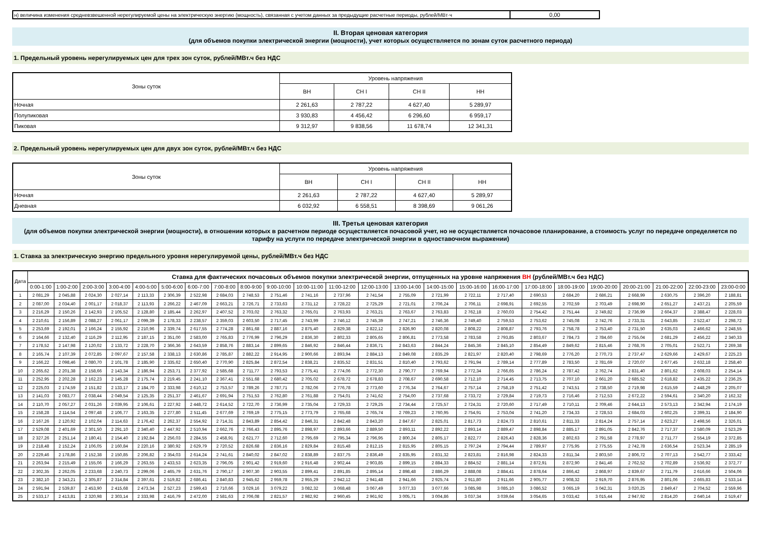| н) величина изменения средневзвешенной нерегулируемой цены на электрическую энергию (мощность), связанная с учетом данных за предыдущие расчетные периоды, рублей/МВт·ч | 0,00 |
II. Вторая ценовая категория
(для объемов покупки электрической энергии (мощности), учет которых осуществляется по зонам суток расчетного периода)
1. Предельный уровень нерегулируемых цен для трех зон суток, рублей/МВт.ч без НДС
| Зоны суток | Уровень напряжения | | | |
| --- | --- | --- | --- | --- |
| | ВН | СН I | СН II | НН |
| Ночная | 2 261,63 | 2 787,22 | 4 627,40 | 5 289,97 |
| Полупиковая | 3 930,83 | 4 456,42 | 6 296,60 | 6 959,17 |
| Пиковая | 9 312,97 | 9 838,56 | 11 678,74 | 12 341,31 |
2. Предельный уровень нерегулируемых цен для двух зон суток, рублей/МВт.ч без НДС
| Зоны суток | Уровень напряжения | | | |
| --- | --- | --- | --- | --- |
| | ВН | СН I | СН II | НН |
| Ночная | 2 261,63 | 2 787,22 | 4 627,40 | 5 289,97 |
| Дневная | 6 032,92 | 6 558,51 | 8 398,69 | 9 061,26 |
III. Третья ценовая категория
(для объемов покупки электрической энергии (мощности), в отношении которых в расчетном периоде осуществляется почасовой учет, но не осуществляется почасовое планирование, а стоимость услуг по передаче определяется по тарифу на услуги по передаче электрической энергии в одноставочном выражении)
1. Ставка за электрическую энергию предельного уровня нерегулируемой цены, рублей/МВт.ч без НДС
| Дата | Ставка для фактических почасовых объемов покупки электрической энергии, отпущенных на уровне напряжения ВН (рублей/МВт.ч без НДС) | | | | | | | | | | | | | | | | | | | | | | | |
| --- | --- | --- | --- | --- | --- | --- | --- | --- | --- | --- | --- | --- | --- | --- | --- | --- | --- | --- | --- | --- | --- | --- | --- | --- |
| | 0:00-1:00 | 1:00-2:00 | 2:00-3:00 | 3:00-4:00 | 4:00-5:00 | 5:00-6:00 | 6:00-7:00 | 7:00-8:00 | 8:00-9:00 | 9:00-10:00 | 10:00-11:00 | 11:00-12:00 | 12:00-13:00 | 13:00-14:00 | 14:00-15:00 | 15:00-16:00 | 16:00-17:00 | 17:00-18:00 | 18:00-19:00 | 19:00-20:00 | 20:00-21:00 | 21:00-22:00 | 22:00-23:00 | 23:00-0:00 |
| 1 | 2 081,29 | 2 045,88 | 2 024,30 | 2 027,14 | 2 113,33 | 2 306,39 | 2 522,98 | 2 684,03 | 2 748,53 | 2 751,46 | 2 741,16 | 2 737,96 | 2 741,54 | 2 755,09 | 2 721,99 | 2 722,11 | 2 717,40 | 2 690,53 | 2 684,20 | 2 686,21 | 2 668,99 | 2 630,75 | 2 396,20 | 2 188,81 |
| 2 | 2 087,00 | 2 034,40 | 2 001,17 | 2 018,37 | 2 113,93 | 2 266,22 | 2 467,09 | 2 663,21 | 2 726,71 | 2 733,63 | 2 731,12 | 2 728,22 | 2 725,29 | 2 721,01 | 2 706,24 | 2 706,11 | 2 698,91 | 2 692,55 | 2 702,59 | 2 703,49 | 2 698,90 | 2 651,27 | 2 437,21 | 2 205,59 |
| 3 | 2 216,29 | 2 150,26 | 2 142,93 | 2 105,52 | 2 128,80 | 2 185,44 | 2 262,97 | 2 407,52 | 2 703,02 | 2 763,32 | 2 765,01 | 2 763,93 | 2 763,21 | 2 763,67 | 2 763,83 | 2 762,18 | 2 760,03 | 2 754,42 | 2 751,44 | 2 749,82 | 2 736,99 | 2 604,37 | 2 388,47 | 2 228,03 |
| 4 | 2 210,61 | 2 156,89 | 2 088,27 | 2 061,17 | 2 099,39 | 2 178,33 | 2 238,57 | 2 359,03 | 2 603,50 | 2 717,45 | 2 743,99 | 2 746,12 | 2 745,39 | 2 747,21 | 2 746,36 | 2 749,40 | 2 759,53 | 2 753,62 | 2 745,08 | 2 742,76 | 2 733,31 | 2 643,85 | 2 522,47 | 2 298,72 |
| 5 | 2 253,69 | 2 192,01 | 2 166,24 | 2 155,92 | 2 210,96 | 2 339,74 | 2 617,55 | 2 774,28 | 2 861,68 | 2 887,16 | 2 875,40 | 2 829,38 | 2 822,12 | 2 826,90 | 2 820,08 | 2 808,22 | 2 808,87 | 2 793,76 | 2 758,78 | 2 753,40 | 2 731,50 | 2 635,03 | 2 466,62 | 2 248,55 |
| 6 | 2 164,66 | 2 132,40 | 2 116,29 | 2 112,95 | 2 187,15 | 2 351,00 | 2 583,00 | 2 765,83 | 2 776,99 | 2 796,29 | 2 836,30 | 2 802,33 | 2 805,65 | 2 806,81 | 2 773,58 | 2 783,58 | 2 793,85 | 2 803,67 | 2 784,73 | 2 784,60 | 2 755,04 | 2 681,29 | 2 456,22 | 2 340,33 |
| 7 | 2 178,52 | 2 147,98 | 2 120,02 | 2 133,72 | 2 228,70 | 2 366,36 | 2 643,59 | 2 858,76 | 2 883,14 | 2 899,65 | 2 846,92 | 2 846,44 | 2 836,71 | 2 843,63 | 2 844,24 | 2 845,36 | 2 845,10 | 2 854,49 | 2 849,62 | 2 815,46 | 2 768,76 | 2 705,01 | 2 522,71 | 2 269,38 |
| 8 | 2 165,74 | 2 107,39 | 2 072,85 | 2 097,67 | 2 157,58 | 2 338,13 | 2 630,86 | 2 785,87 | 2 882,22 | 2 914,95 | 2 900,66 | 2 893,94 | 2 884,13 | 2 849,08 | 2 835,29 | 2 821,97 | 2 820,40 | 2 798,69 | 2 776,20 | 2 770,73 | 2 737,47 | 2 629,66 | 2 429,67 | 2 225,23 |
| 9 | 2 166,22 | 2 098,46 | 2 080,70 | 2 101,78 | 2 185,90 | 2 335,62 | 2 650,40 | 2 770,90 | 2 825,84 | 2 872,54 | 2 838,21 | 2 835,52 | 2 831,51 | 2 810,40 | 2 793,62 | 2 791,94 | 2 789,14 | 2 777,89 | 2 783,50 | 2 781,69 | 2 720,07 | 2 677,45 | 2 632,18 | 2 258,40 |
| 10 | 2 265,62 | 2 201,38 | 2 158,66 | 2 143,34 | 2 186,94 | 2 253,71 | 2 377,92 | 2 585,68 | 2 711,77 | 2 793,53 | 2 775,41 | 2 774,06 | 2 772,30 | 2 790,77 | 2 769,94 | 2 772,34 | 2 766,65 | 2 786,24 | 2 787,42 | 2 762,74 | 2 831,40 | 2 801,62 | 2 608,03 | 2 254,14 |
| 11 | 2 252,95 | 2 202,28 | 2 162,23 | 2 145,28 | 2 175,74 | 2 219,45 | 2 241,10 | 2 367,41 | 2 551,68 | 2 680,42 | 2 705,02 | 2 678,72 | 2 678,83 | 2 708,67 | 2 690,58 | 2 712,10 | 2 714,45 | 2 713,75 | 2 707,10 | 2 661,20 | 2 685,52 | 2 618,82 | 2 435,22 | 2 236,25 |
| 12 | 2 225,03 | 2 174,59 | 2 151,82 | 2 133,17 | 2 184,70 | 2 333,98 | 2 610,12 | 2 753,57 | 2 789,26 | 2 787,71 | 2 782,06 | 2 776,78 | 2 773,60 | 2 776,34 | 2 764,67 | 2 757,14 | 2 758,19 | 2 751,42 | 2 743,51 | 2 738,50 | 2 719,98 | 2 615,59 | 2 448,29 | 2 205,07 |
| 13 | 2 141,03 | 2 083,77 | 2 038,44 | 2 049,54 | 2 125,35 | 2 251,37 | 2 461,67 | 2 691,94 | 2 751,53 | 2 762,80 | 2 761,88 | 2 754,01 | 2 741,62 | 2 754,00 | 2 737,68 | 2 733,72 | 2 729,84 | 2 719,73 | 2 716,46 | 2 712,53 | 2 672,22 | 2 594,61 | 2 340,20 | 2 162,32 |
| 14 | 2 110,70 | 2 057,27 | 2 031,26 | 2 039,95 | 2 106,61 | 2 227,92 | 2 448,72 | 2 614,52 | 2 722,70 | 2 736,99 | 2 735,04 | 2 729,33 | 2 729,25 | 2 734,44 | 2 725,57 | 2 724,31 | 2 720,60 | 2 717,49 | 2 710,11 | 2 709,46 | 2 644,13 | 2 573,13 | 2 342,94 | 2 174,19 |
| 15 | 2 158,28 | 2 114,54 | 2 097,48 | 2 106,77 | 2 163,35 | 2 277,80 | 2 511,45 | 2 677,69 | 2 769,19 | 2 775,15 | 2 773,79 | 2 765,68 | 2 765,74 | 2 769,23 | 2 760,95 | 2 754,91 | 2 753,04 | 2 741,20 | 2 734,33 | 2 728,53 | 2 684,03 | 2 602,25 | 2 399,31 | 2 184,90 |
| 16 | 2 167,26 | 2 120,92 | 2 102,04 | 2 114,63 | 2 176,42 | 2 262,37 | 2 554,92 | 2 714,31 | 2 843,89 | 2 854,42 | 2 846,31 | 2 842,48 | 2 843,20 | 2 847,67 | 2 825,01 | 2 817,73 | 2 824,73 | 2 810,61 | 2 811,33 | 2 814,24 | 2 757,14 | 2 623,27 | 2 498,56 | 2 326,01 |
| 17 | 2 529,08 | 2 401,69 | 2 301,50 | 2 291,10 | 2 340,40 | 2 447,92 | 2 510,94 | 2 662,76 | 2 766,43 | 2 895,76 | 2 898,97 | 2 893,66 | 2 889,50 | 2 893,11 | 2 892,22 | 2 893,14 | 2 889,47 | 2 898,84 | 2 885,17 | 2 891,05 | 2 842,76 | 2 717,37 | 2 580,09 | 2 523,29 |
| 18 | 2 327,26 | 2 251,14 | 2 180,41 | 2 154,40 | 2 192,84 | 2 256,03 | 2 284,55 | 2 458,91 | 2 621,77 | 2 712,60 | 2 795,69 | 2 795,34 | 2 796,95 | 2 800,24 | 2 805,17 | 2 822,77 | 2 826,43 | 2 828,36 | 2 802,63 | 2 791,58 | 2 778,97 | 2 711,77 | 2 554,19 | 2 372,85 |
| 19 | 2 218,48 | 2 152,24 | 2 106,05 | 2 160,84 | 2 220,16 | 2 380,92 | 2 629,79 | 2 720,52 | 2 826,68 | 2 836,16 | 2 829,84 | 2 815,48 | 2 812,15 | 2 815,95 | 2 805,15 | 2 797,24 | 2 794,44 | 2 789,97 | 2 775,95 | 2 775,55 | 2 742,78 | 2 636,54 | 2 523,34 | 2 285,19 |
| 20 | 2 229,46 | 2 178,86 | 2 152,38 | 2 150,85 | 2 206,82 | 2 354,03 | 2 614,24 | 2 741,61 | 2 840,02 | 2 847,02 | 2 838,89 | 2 837,75 | 2 836,49 | 2 835,95 | 2 831,32 | 2 823,81 | 2 816,98 | 2 824,33 | 2 811,34 | 2 803,50 | 2 806,72 | 2 707,13 | 2 542,77 | 2 333,42 |
| 21 | 2 263,94 | 2 215,49 | 2 155,06 | 2 166,29 | 2 263,55 | 2 433,53 | 2 623,35 | 2 796,05 | 2 901,42 | 2 919,60 | 2 916,48 | 2 902,44 | 2 903,85 | 2 899,15 | 2 884,33 | 2 884,52 | 2 881,14 | 2 872,91 | 2 872,90 | 2 841,46 | 2 762,52 | 2 702,89 | 2 536,92 | 2 372,77 |
| 22 | 2 302,35 | 2 262,05 | 2 233,68 | 2 240,73 | 2 299,06 | 2 465,79 | 2 631,76 | 2 790,17 | 2 907,30 | 2 903,55 | 2 899,41 | 2 891,85 | 2 895,14 | 2 898,48 | 2 886,29 | 2 888,08 | 2 884,41 | 2 878,64 | 2 866,42 | 2 868,97 | 2 839,67 | 2 711,79 | 2 616,66 | 2 504,06 |
| 23 | 2 382,10 | 2 343,21 | 2 305,87 | 2 314,84 | 2 397,61 | 2 519,82 | 2 686,41 | 2 840,83 | 2 945,62 | 2 959,78 | 2 955,29 | 2 942,12 | 2 941,48 | 2 941,66 | 2 925,74 | 2 911,80 | 2 911,66 | 2 905,77 | 2 908,32 | 2 919,70 | 2 876,95 | 2 801,06 | 2 665,83 | 2 533,14 |
| 24 | 2 591,94 | 2 539,87 | 2 453,90 | 2 415,68 | 2 473,34 | 2 527,23 | 2 599,43 | 2 710,66 | 3 029,16 | 3 079,22 | 3 082,32 | 3 068,48 | 3 067,49 | 3 077,33 | 3 077,66 | 3 085,98 | 3 085,10 | 3 086,52 | 3 065,19 | 3 042,31 | 3 020,25 | 2 849,47 | 2 704,52 | 2 559,96 |
| 25 | 2 533,17 | 2 413,81 | 2 320,98 | 2 303,14 | 2 333,98 | 2 416,79 | 2 472,00 | 2 581,63 | 2 706,08 | 2 821,57 | 2 982,92 | 2 960,45 | 2 961,92 | 3 005,71 | 3 004,86 | 3 037,34 | 3 039,64 | 3 054,65 | 3 033,42 | 3 015,44 | 2 947,92 | 2 814,20 | 2 640,14 | 2 519,47 |